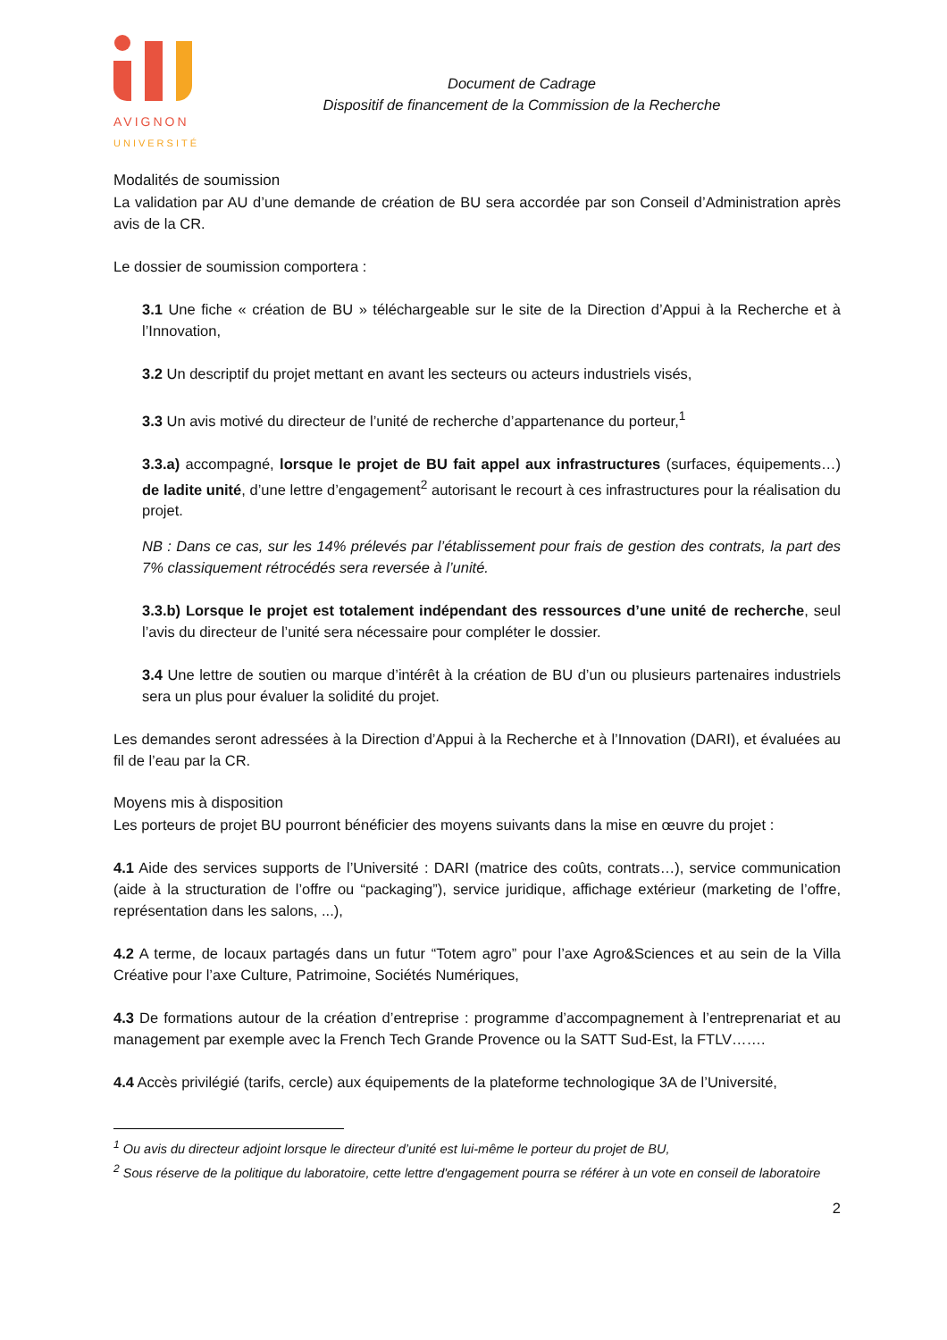AVIGNON
UNIVERSITÉ
Document de Cadrage
Dispositif de financement de la Commission de la Recherche
Modalités de soumission
La validation par AU d’une demande de création de BU sera accordée par son Conseil d’Administration après avis de la CR.
Le dossier de soumission comportera :
3.1 Une fiche « création de BU » téléchargeable sur le site de la Direction d’Appui à la Recherche et à l’Innovation,
3.2 Un descriptif du projet mettant en avant les secteurs ou acteurs industriels visés,
3.3 Un avis motivé du directeur de l’unité de recherche d’appartenance du porteur,<sup>1</sup>
3.3.a) accompagné, lorsque le projet de BU fait appel aux infrastructures (surfaces, équipements…) de ladite unité, d’une lettre d’engagement<sup>2</sup> autorisant le recourt à ces infrastructures pour la réalisation du projet.
NB : Dans ce cas, sur les 14% prélevés par l’établissement pour frais de gestion des contrats, la part des 7% classiquement rétrocédés sera reversée à l’unité.
3.3.b) Lorsque le projet est totalement indépendant des ressources d’une unité de recherche, seul l’avis du directeur de l’unité sera nécessaire pour compléter le dossier.
3.4 Une lettre de soutien ou marque d’intérêt à la création de BU d’un ou plusieurs partenaires industriels sera un plus pour évaluer la solidité du projet.
Les demandes seront adressées à la Direction d’Appui à la Recherche et à l’Innovation (DARI), et évaluées au fil de l’eau par la CR.
Moyens mis à disposition
Les porteurs de projet BU pourront bénéficier des moyens suivants dans la mise en œuvre du projet :
4.1 Aide des services supports de l’Université : DARI (matrice des coûts, contrats…), service communication (aide à la structuration de l’offre ou “packaging”), service juridique, affichage extérieur (marketing de l’offre, représentation dans les salons, ...),
4.2 A terme, de locaux partagés dans un futur “Totem agro” pour l’axe Agro&Sciences et au sein de la Villa Créative pour l’axe Culture, Patrimoine, Sociétés Numériques,
4.3 De formations autour de la création d’entreprise : programme d’accompagnement à l’entreprenariat et au management par exemple avec la French Tech Grande Provence ou la SATT Sud-Est, la FTLV…….
4.4 Accès privilégié (tarifs, cercle) aux équipements de la plateforme technologique 3A de l’Université,
<sup>1</sup> Ou avis du directeur adjoint lorsque le directeur d’unité est lui-même le porteur du projet de BU,
<sup>2</sup> Sous réserve de la politique du laboratoire, cette lettre d'engagement pourra se référer à un vote en conseil de laboratoire
2